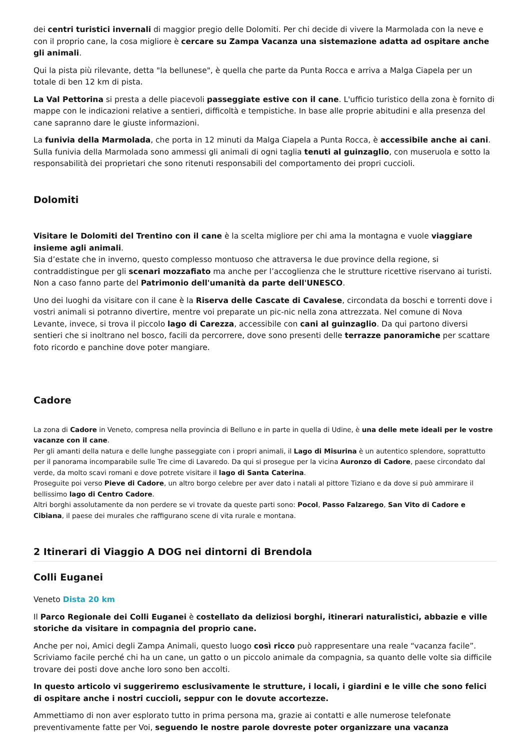dei centri turistici invernali di maggior pregio delle Dolomiti. Per chi decide di vivere la Marmolada con la neve e con il proprio cane, la cosa migliore è cercare su Zampa Vacanza una sistemazione adatta ad ospitare anche gli animali.
Qui la pista più rilevante, detta "la bellunese", è quella che parte da Punta Rocca e arriva a Malga Ciapela per un totale di ben 12 km di pista.
La Val Pettorina si presta a delle piacevoli passeggiate estive con il cane. L'ufficio turistico della zona è fornito di mappe con le indicazioni relative a sentieri, difficoltà e tempistiche. In base alle proprie abitudini e alla presenza del cane sapranno dare le giuste informazioni.
La funivia della Marmolada, che porta in 12 minuti da Malga Ciapela a Punta Rocca, è accessibile anche ai cani. Sulla funivia della Marmolada sono ammessi gli animali di ogni taglia tenuti al guinzaglio, con museruola e sotto la responsabilità dei proprietari che sono ritenuti responsabili del comportamento dei propri cuccioli.
Dolomiti
Visitare le Dolomiti del Trentino con il cane è la scelta migliore per chi ama la montagna e vuole viaggiare insieme agli animali.
Sia d’estate che in inverno, questo complesso montuoso che attraversa le due province della regione, si contraddistingue per gli scenari mozzafiato ma anche per l’accoglienza che le strutture ricettive riservano ai turisti. Non a caso fanno parte del Patrimonio dell'umanità da parte dell'UNESCO.
Uno dei luoghi da visitare con il cane è la Riserva delle Cascate di Cavalese, circondata da boschi e torrenti dove i vostri animali si potranno divertire, mentre voi preparate un pic-nic nella zona attrezzata. Nel comune di Nova Levante, invece, si trova il piccolo lago di Carezza, accessibile con cani al guinzaglio. Da qui partono diversi sentieri che si inoltrano nel bosco, facili da percorrere, dove sono presenti delle terrazze panoramiche per scattare foto ricordo e panchine dove poter mangiare.
Cadore
La zona di Cadore in Veneto, compresa nella provincia di Belluno e in parte in quella di Udine, è una delle mete ideali per le vostre vacanze con il cane.
Per gli amanti della natura e delle lunghe passeggiate con i propri animali, il Lago di Misurina è un autentico splendore, soprattutto per il panorama incomparabile sulle Tre cime di Lavaredo. Da qui si prosegue per la vicina Auronzo di Cadore, paese circondato dal verde, da molto scavi romani e dove potrete visitare il lago di Santa Caterina.
Proseguite poi verso Pieve di Cadore, un altro borgo celebre per aver dato i natali al pittore Tiziano e da dove si può ammirare il bellissimo lago di Centro Cadore.
Altri borghi assolutamente da non perdere se vi trovate da queste parti sono: Pocol, Passo Falzarego, San Vito di Cadore e Cibiana, il paese dei murales che raffigurano scene di vita rurale e montana.
2 Itinerari di Viaggio A DOG nei dintorni di Brendola
Colli Euganei
Veneto Dista 20 km
Il Parco Regionale dei Colli Euganei è costellato da deliziosi borghi, itinerari naturalistici, abbazie e ville storiche da visitare in compagnia del proprio cane.
Anche per noi, Amici degli Zampa Animali, questo luogo così ricco può rappresentare una reale “vacanza facile”. Scriviamo facile perché chi ha un cane, un gatto o un piccolo animale da compagnia, sa quanto delle volte sia difficile trovare dei posti dove anche loro sono ben accolti.
In questo articolo vi suggeriremo esclusivamente le strutture, i locali, i giardini e le ville che sono felici di ospitare anche i nostri cuccioli, seppur con le dovute accortezze.
Ammettiamo di non aver esplorato tutto in prima persona ma, grazie ai contatti e alle numerose telefonate preventivamente fatte per Voi, seguendo le nostre parole dovreste poter organizzare una vacanza